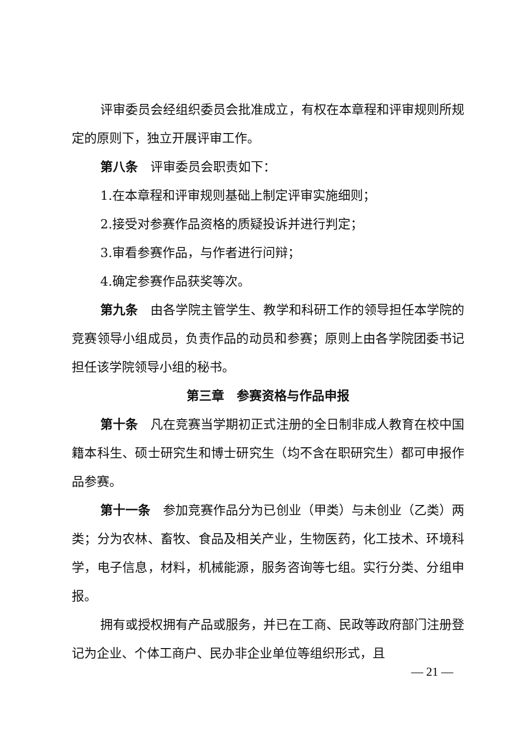评审委员会经组织委员会批准成立，有权在本章程和评审规则所规定的原则下，独立开展评审工作。
第八条　评审委员会职责如下：
1.在本章程和评审规则基础上制定评审实施细则；
2.接受对参赛作品资格的质疑投诉并进行判定；
3.审看参赛作品，与作者进行问辩；
4.确定参赛作品获奖等次。
第九条　由各学院主管学生、教学和科研工作的领导担任本学院的竞赛领导小组成员，负责作品的动员和参赛；原则上由各学院团委书记担任该学院领导小组的秘书。
第三章　参赛资格与作品申报
第十条　凡在竞赛当学期初正式注册的全日制非成人教育在校中国籍本科生、硕士研究生和博士研究生（均不含在职研究生）都可申报作品参赛。
第十一条　参加竞赛作品分为已创业（甲类）与未创业（乙类）两类；分为农林、畜牧、食品及相关产业，生物医药，化工技术、环境科学，电子信息，材料，机械能源，服务咨询等七组。实行分类、分组申报。
拥有或授权拥有产品或服务，并已在工商、民政等政府部门注册登记为企业、个体工商户、民办非企业单位等组织形式，且
— 21 —